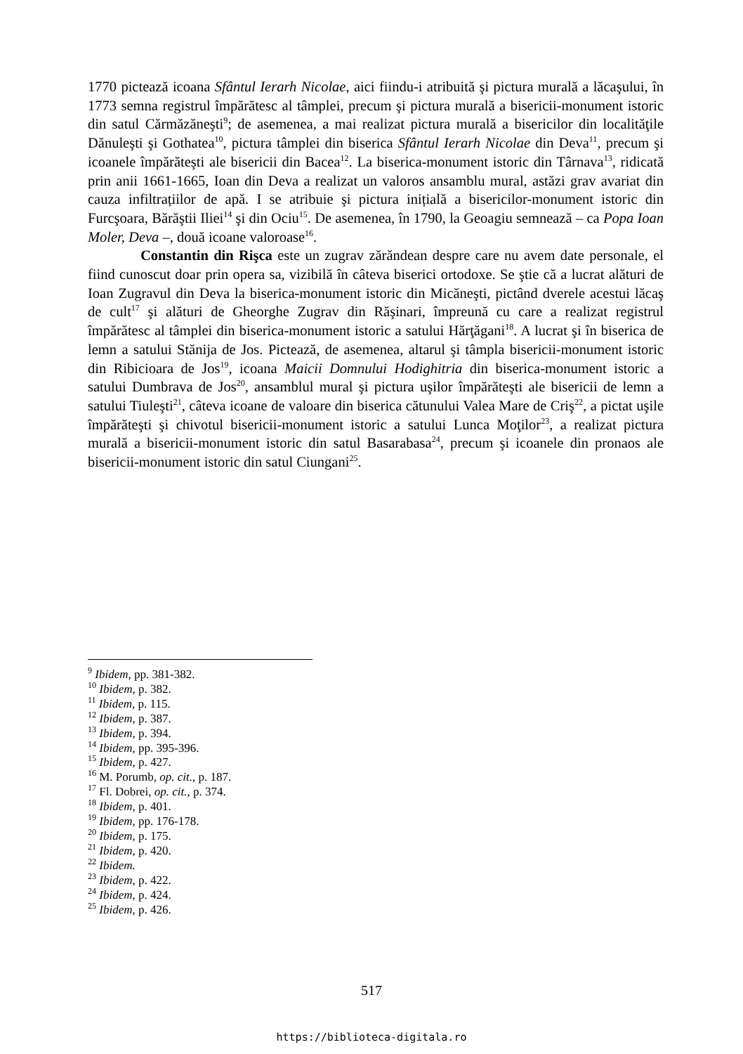1770 pictează icoana Sfântul Ierarh Nicolae, aici fiindu-i atribuită şi pictura murală a lăcaşului, în 1773 semna registrul împărătesc al tâmplei, precum şi pictura murală a bisericii-monument istoric din satul Cărmăzăneşti<sup>9</sup>; de asemenea, a mai realizat pictura murală a bisericilor din localităţile Dănuleşti şi Gothatea<sup>10</sup>, pictura tâmplei din biserica Sfântul Ierarh Nicolae din Deva<sup>11</sup>, precum şi icoanele împărăteşti ale bisericii din Bacea<sup>12</sup>. La biserica-monument istoric din Târnava<sup>13</sup>, ridicată prin anii 1661-1665, Ioan din Deva a realizat un valoros ansamblu mural, astăzi grav avariat din cauza infiltrațiilor de apă. I se atribuie şi pictura inițială a bisericilor-monument istoric din Furcşoara, Bărăştii Iliei<sup>14</sup> şi din Ociu<sup>15</sup>. De asemenea, în 1790, la Geoagiu semnează – ca Popa Ioan Moler, Deva –, două icoane valoroase<sup>16</sup>.
Constantin din Rişca este un zugrav zărăndean despre care nu avem date personale, el fiind cunoscut doar prin opera sa, vizibilă în câteva biserici ortodoxe. Se ştie că a lucrat alături de Ioan Zugravul din Deva la biserica-monument istoric din Micăneşti, pictând dverele acestui lăcaş de cult<sup>17</sup> şi alături de Gheorghe Zugrav din Răşinari, împreună cu care a realizat registrul împărătesc al tâmplei din biserica-monument istoric a satului Hărţăgani<sup>18</sup>. A lucrat şi în biserica de lemn a satului Stănija de Jos. Pictează, de asemenea, altarul şi tâmpla bisericii-monument istoric din Ribicioara de Jos<sup>19</sup>, icoana Maicii Domnului Hodighitria din biserica-monument istoric a satului Dumbrava de Jos<sup>20</sup>, ansamblul mural şi pictura uşilor împărăteşti ale bisericii de lemn a satului Tiuleşti<sup>21</sup>, câteva icoane de valoare din biserica cătunului Valea Mare de Criş<sup>22</sup>, a pictat uşile împărăteşti şi chivotul bisericii-monument istoric a satului Lunca Moţilor<sup>23</sup>, a realizat pictura murală a bisericii-monument istoric din satul Basarabasa<sup>24</sup>, precum şi icoanele din pronaos ale bisericii-monument istoric din satul Ciungani<sup>25</sup>.
<sup>9</sup> Ibidem, pp. 381-382.
<sup>10</sup> Ibidem, p. 382.
<sup>11</sup> Ibidem, p. 115.
<sup>12</sup> Ibidem, p. 387.
<sup>13</sup> Ibidem, p. 394.
<sup>14</sup> Ibidem, pp. 395-396.
<sup>15</sup> Ibidem, p. 427.
<sup>16</sup> M. Porumb, op. cit., p. 187.
<sup>17</sup> Fl. Dobrei, op. cit., p. 374.
<sup>18</sup> Ibidem, p. 401.
<sup>19</sup> Ibidem, pp. 176-178.
<sup>20</sup> Ibidem, p. 175.
<sup>21</sup> Ibidem, p. 420.
<sup>22</sup> Ibidem.
<sup>23</sup> Ibidem, p. 422.
<sup>24</sup> Ibidem, p. 424.
<sup>25</sup> Ibidem, p. 426.
517
https://biblioteca-digitala.ro